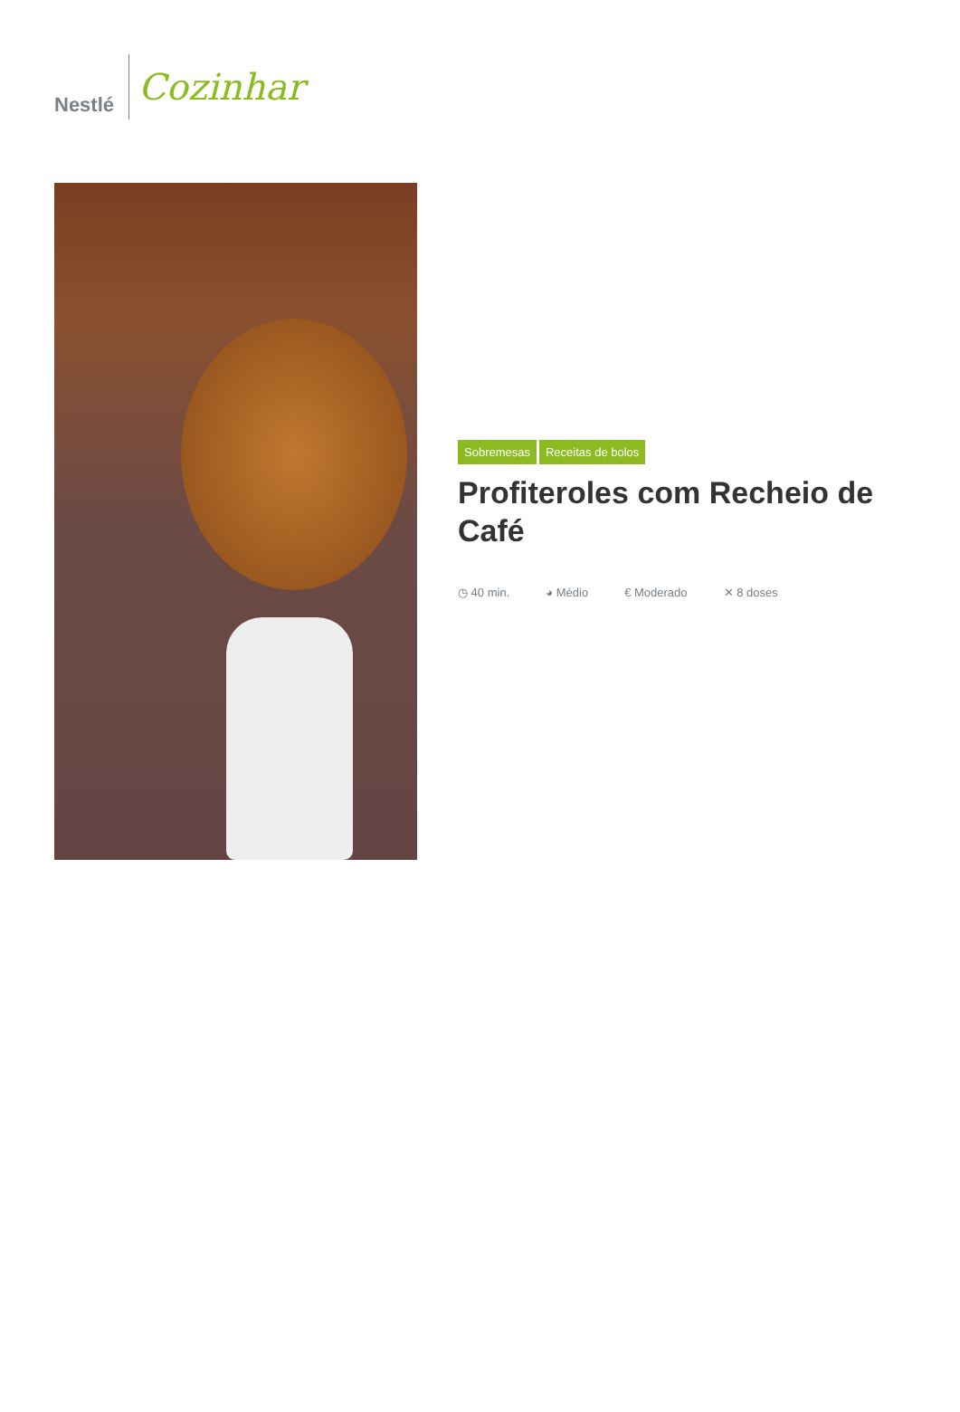Nestlé
Cozinhar
Sobremesas Receitas de bolos
Profiteroles com Recheio de Café
◷ 40 min. ◕ Médio € Moderado ✕ 8 doses